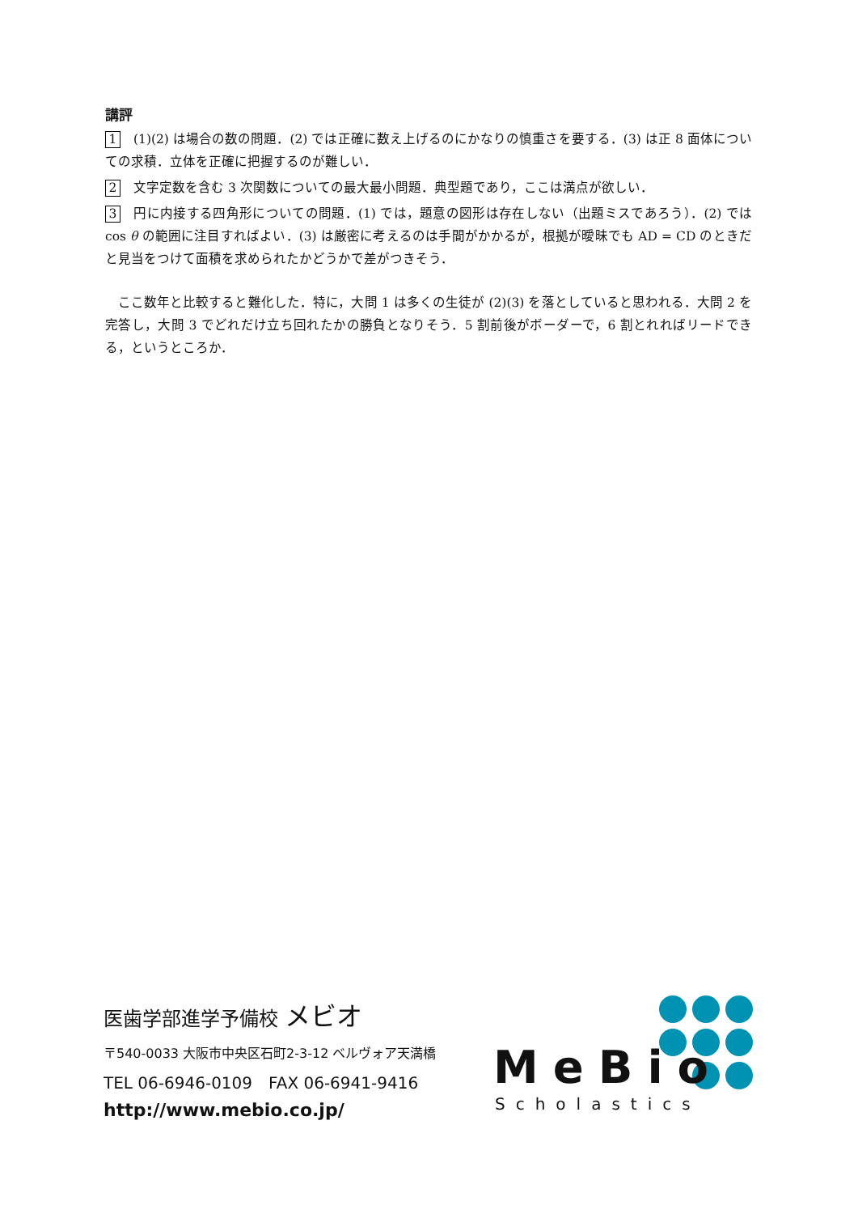講評
1 (1)(2) は場合の数の問題．(2) では正確に数え上げるのにかなりの慎重さを要する．(3) は正 8 面体についての求積．立体を正確に把握するのが難しい．
2 文字定数を含む 3 次関数についての最大最小問題．典型題であり，ここは満点が欲しい．
3 円に内接する四角形についての問題．(1) では，題意の図形は存在しない（出題ミスであろう）．(2) では cos θ の範囲に注目すればよい．(3) は厳密に考えるのは手間がかかるが，根拠が曖昧でも AD = CD のときだと見当をつけて面積を求められたかどうかで差がつきそう．
ここ数年と比較すると難化した．特に，大問 1 は多くの生徒が (2)(3) を落としていると思われる．大問 2 を完答し，大問 3 でどれだけ立ち回れたかの勝負となりそう．5 割前後がボーダーで，6 割とれればリードできる，というところか．
医歯学部進学予備校 メビオ
〒540-0033 大阪市中央区石町2-3-12 ベルヴォア天満橋
TEL 06-6946-0109　FAX 06-6941-9416
http://www.mebio.co.jp/
MeBio
Scholastics